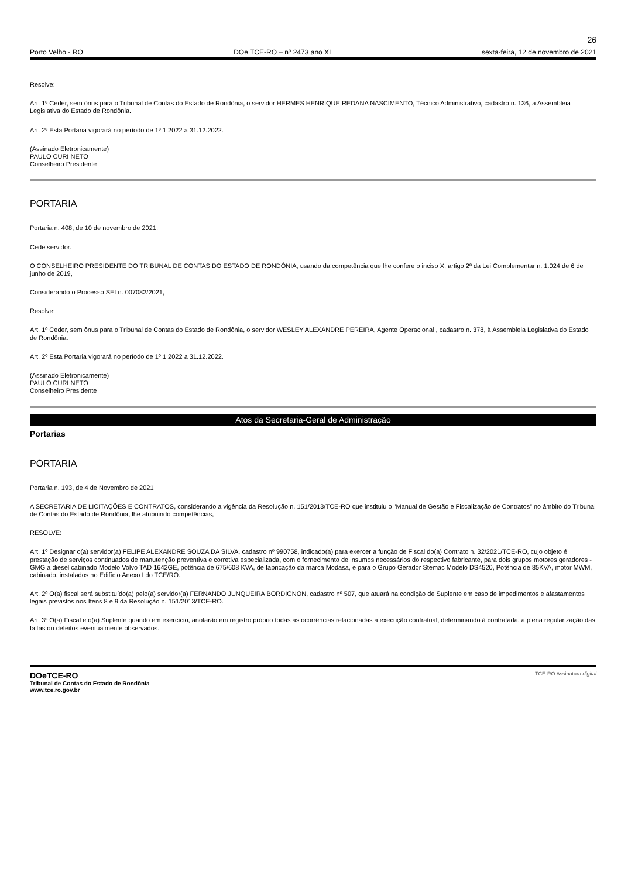26
Porto Velho - RO DOe TCE-RO – nº 2473 ano XI sexta-feira, 12 de novembro de 2021
Resolve:
Art. 1º Ceder, sem ônus para o Tribunal de Contas do Estado de Rondônia, o servidor HERMES HENRIQUE REDANA NASCIMENTO, Técnico Administrativo, cadastro n. 136, à Assembleia Legislativa do Estado de Rondônia.
Art. 2º Esta Portaria vigorará no período de 1º.1.2022 a 31.12.2022.
(Assinado Eletronicamente)
PAULO CURI NETO
Conselheiro Presidente
PORTARIA
Portaria n. 408, de 10 de novembro de 2021.
Cede servidor.
O CONSELHEIRO PRESIDENTE DO TRIBUNAL DE CONTAS DO ESTADO DE RONDÔNIA, usando da competência que lhe confere o inciso X, artigo 2º da Lei Complementar n. 1.024 de 6 de junho de 2019,
Considerando o Processo SEI n. 007082/2021,
Resolve:
Art. 1º Ceder, sem ônus para o Tribunal de Contas do Estado de Rondônia, o servidor WESLEY ALEXANDRE PEREIRA, Agente Operacional , cadastro n. 378, à Assembleia Legislativa do Estado de Rondônia.
Art. 2º Esta Portaria vigorará no período de 1º.1.2022 a 31.12.2022.
(Assinado Eletronicamente)
PAULO CURI NETO
Conselheiro Presidente
Atos da Secretaria-Geral de Administração
Portarias
PORTARIA
Portaria n. 193, de 4 de Novembro de 2021
A SECRETARIA DE LICITAÇÕES E CONTRATOS, considerando a vigência da Resolução n. 151/2013/TCE-RO que instituiu o "Manual de Gestão e Fiscalização de Contratos” no âmbito do Tribunal de Contas do Estado de Rondônia, lhe atribuindo competências,
RESOLVE:
Art. 1º Designar o(a) servidor(a) FELIPE ALEXANDRE SOUZA DA SILVA, cadastro nº 990758, indicado(a) para exercer a função de Fiscal do(a) Contrato n. 32/2021/TCE-RO, cujo objeto é prestação de serviços continuados de manutenção preventiva e corretiva especializada, com o fornecimento de insumos necessários do respectivo fabricante, para dois grupos motores geradores - GMG a diesel cabinado Modelo Volvo TAD 1642GE, potência de 675/608 KVA, de fabricação da marca Modasa, e para o Grupo Gerador Stemac Modelo DS4520, Potência de 85KVA, motor MWM, cabinado, instalados no Edifício Anexo I do TCE/RO.
Art. 2º O(a) fiscal será substituído(a) pelo(a) servidor(a) FERNANDO JUNQUEIRA BORDIGNON, cadastro nº 507, que atuará na condição de Suplente em caso de impedimentos e afastamentos legais previstos nos Itens 8 e 9 da Resolução n. 151/2013/TCE-RO.
Art. 3º O(a) Fiscal e o(a) Suplente quando em exercício, anotarão em registro próprio todas as ocorrências relacionadas a execução contratual, determinando à contratada, a plena regularização das faltas ou defeitos eventualmente observados.
DOeTCE-RO
Tribunal de Contas do Estado de Rondônia
www.tce.ro.gov.br
TCE-RO Assinatura digital